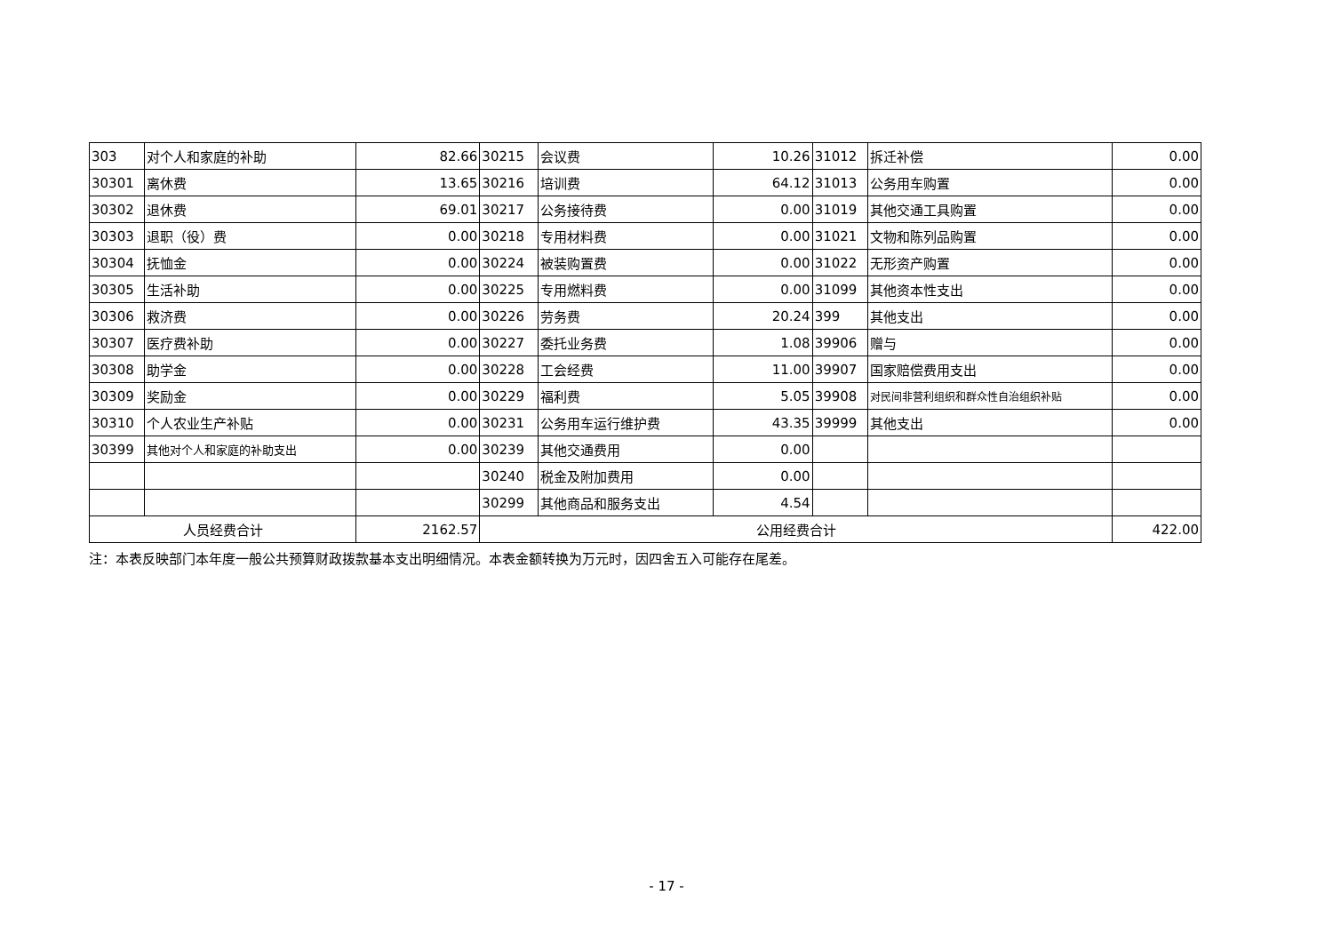| 303 | 对个人和家庭的补助 | 82.66 | 30215 | 会议费 | 10.26 | 31012 | 拆迁补偿 | 0.00 |
| 30301 | 离休费 | 13.65 | 30216 | 培训费 | 64.12 | 31013 | 公务用车购置 | 0.00 |
| 30302 | 退休费 | 69.01 | 30217 | 公务接待费 | 0.00 | 31019 | 其他交通工具购置 | 0.00 |
| 30303 | 退职（役）费 | 0.00 | 30218 | 专用材料费 | 0.00 | 31021 | 文物和陈列品购置 | 0.00 |
| 30304 | 抚恤金 | 0.00 | 30224 | 被装购置费 | 0.00 | 31022 | 无形资产购置 | 0.00 |
| 30305 | 生活补助 | 0.00 | 30225 | 专用燃料费 | 0.00 | 31099 | 其他资本性支出 | 0.00 |
| 30306 | 救济费 | 0.00 | 30226 | 劳务费 | 20.24 | 399 | 其他支出 | 0.00 |
| 30307 | 医疗费补助 | 0.00 | 30227 | 委托业务费 | 1.08 | 39906 | 赠与 | 0.00 |
| 30308 | 助学金 | 0.00 | 30228 | 工会经费 | 11.00 | 39907 | 国家赔偿费用支出 | 0.00 |
| 30309 | 奖励金 | 0.00 | 30229 | 福利费 | 5.05 | 39908 | 对民间非营利组织和群众性自治组织补贴 | 0.00 |
| 30310 | 个人农业生产补贴 | 0.00 | 30231 | 公务用车运行维护费 | 43.35 | 39999 | 其他支出 | 0.00 |
| 30399 | 其他对个人和家庭的补助支出 | 0.00 | 30239 | 其他交通费用 | 0.00 | | | |
| | | | 30240 | 税金及附加费用 | 0.00 | | | |
| | | | 30299 | 其他商品和服务支出 | 4.54 | | | |
| 人员经费合计 | | 2162.57 | 公用经费合计 | | | | | 422.00 |
注：本表反映部门本年度一般公共预算财政拨款基本支出明细情况。本表金额转换为万元时，因四舍五入可能存在尾差。
- 17 -